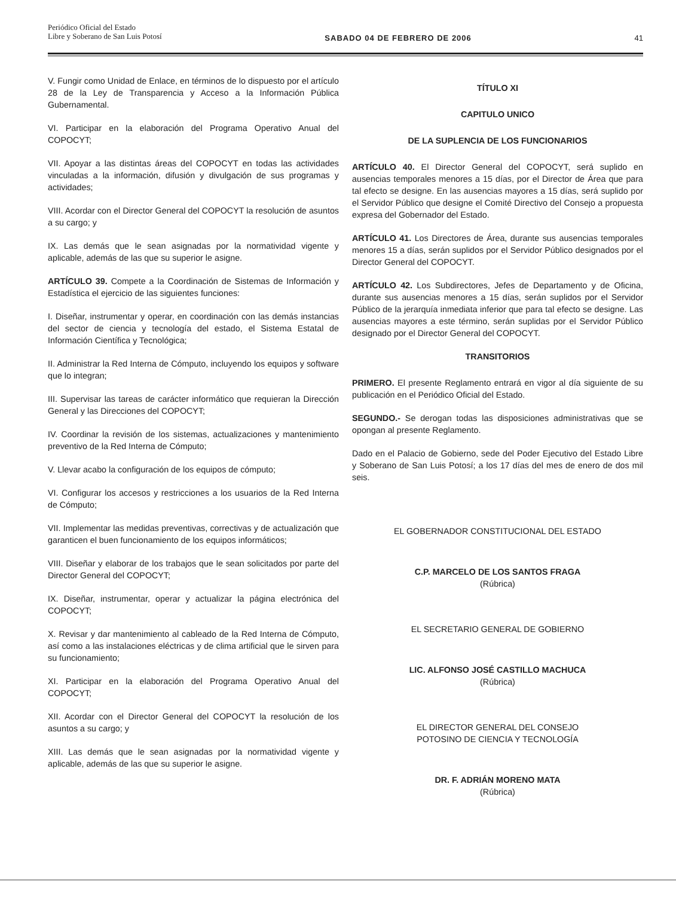Periódico Oficial del Estado
Libre y Soberano de San Luis Potosí
SABADO 04 DE FEBRERO DE 2006 41
V. Fungir como Unidad de Enlace, en términos de lo dispuesto por el artículo 28 de la Ley de Transparencia y Acceso a la Información Pública Gubernamental.
VI. Participar en la elaboración del Programa Operativo Anual del COPOCYT;
VII. Apoyar a las distintas áreas del COPOCYT en todas las actividades vinculadas a la información, difusión y divulgación de sus programas y actividades;
VIII. Acordar con el Director General del COPOCYT la resolución de asuntos a su cargo; y
IX. Las demás que le sean asignadas por la normatividad vigente y aplicable, además de las que su superior le asigne.
ARTÍCULO 39. Compete a la Coordinación de Sistemas de Información y Estadística el ejercicio de las siguientes funciones:
I. Diseñar, instrumentar y operar, en coordinación con las demás instancias del sector de ciencia y tecnología del estado, el Sistema Estatal de Información Científica y Tecnológica;
II. Administrar la Red Interna de Cómputo, incluyendo los equipos y software que lo integran;
III. Supervisar las tareas de carácter informático que requieran la Dirección General y las Direcciones del COPOCYT;
IV. Coordinar la revisión de los sistemas, actualizaciones y mantenimiento preventivo de la Red Interna de Cómputo;
V. Llevar acabo la configuración de los equipos de cómputo;
VI. Configurar los accesos y restricciones a los usuarios de la Red Interna de Cómputo;
VII. Implementar las medidas preventivas, correctivas y de actualización que garanticen el buen funcionamiento de los equipos informáticos;
VIII. Diseñar y elaborar de los trabajos que le sean solicitados por parte del Director General del COPOCYT;
IX. Diseñar, instrumentar, operar y actualizar la página electrónica del COPOCYT;
X. Revisar y dar mantenimiento al cableado de la Red Interna de Cómputo, así como a las instalaciones eléctricas y de clima artificial que le sirven para su funcionamiento;
XI. Participar en la elaboración del Programa Operativo Anual del COPOCYT;
XII. Acordar con el Director General del COPOCYT la resolución de los asuntos a su cargo; y
XIII. Las demás que le sean asignadas por la normatividad vigente y aplicable, además de las que su superior le asigne.
TÍTULO XI
CAPITULO UNICO
DE LA SUPLENCIA DE LOS FUNCIONARIOS
ARTÍCULO 40. El Director General del COPOCYT, será suplido en ausencias temporales menores a 15 días, por el Director de Área que para tal efecto se designe. En las ausencias mayores a 15 días, será suplido por el Servidor Público que designe el Comité Directivo del Consejo a propuesta expresa del Gobernador del Estado.
ARTÍCULO 41. Los Directores de Área, durante sus ausencias temporales menores 15 a días, serán suplidos por el Servidor Público designados por el Director General del COPOCYT.
ARTÍCULO 42. Los Subdirectores, Jefes de Departamento y de Oficina, durante sus ausencias menores a 15 días, serán suplidos por el Servidor Público de la jerarquía inmediata inferior que para tal efecto se designe. Las ausencias mayores a este término, serán suplidas por el Servidor Público designado por el Director General del COPOCYT.
TRANSITORIOS
PRIMERO. El presente Reglamento entrará en vigor al día siguiente de su publicación en el Periódico Oficial del Estado.
SEGUNDO.- Se derogan todas las disposiciones administrativas que se opongan al presente Reglamento.
Dado en el Palacio de Gobierno, sede del Poder Ejecutivo del Estado Libre y Soberano de San Luis Potosí; a los 17 días del mes de enero de dos mil seis.
EL GOBERNADOR CONSTITUCIONAL DEL ESTADO
C.P. MARCELO DE LOS SANTOS FRAGA
(Rúbrica)
EL SECRETARIO GENERAL DE GOBIERNO
LIC. ALFONSO JOSÉ CASTILLO MACHUCA
(Rúbrica)
EL DIRECTOR GENERAL DEL CONSEJO
POTOSINO DE CIENCIA Y TECNOLOGÍA
DR. F. ADRIÁN MORENO MATA
(Rúbrica)